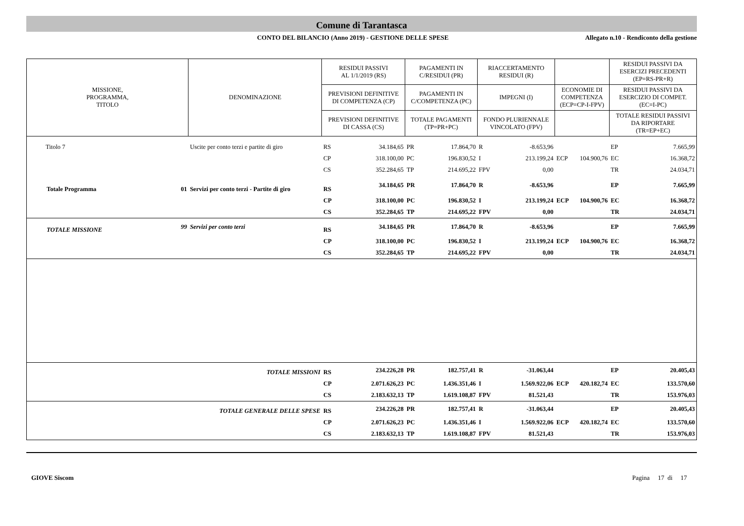Comune di Tarantasca
CONTO DEL BILANCIO (Anno 2019) - GESTIONE DELLE SPESE
Allegato n.10 - Rendiconto della gestione
| MISSIONE, PROGRAMMA, TITOLO | | DENOMINAZIONE | RESIDUI PASSIVI AL 1/1/2019 (RS) | | PAGAMENTI IN C/RESIDUI (PR) | | RIACCERTAMENTO RESIDUI (R) | | | | RESIDUI PASSIVI DA ESERCIZI PRECEDENTI (EP=RS-PR+R) | |
| --- | --- | --- | --- | --- | --- | --- | --- | --- | --- | --- | --- | --- |
| | | | PREVISIONI DEFINITIVE DI COMPETENZA (CP) | | PAGAMENTI IN C/COMPETENZA (PC) | | IMPEGNI (I) | | ECONOMIE DI COMPETENZA (ECP=CP-I-FPV) | | RESIDUI PASSIVI DA ESERCIZIO DI COMPET. (EC=I-PC) | |
| | | | PREVISIONI DEFINITIVE DI CASSA (CS) | | TOTALE PAGAMENTI (TP=PR+PC) | | FONDO PLURIENNALE VINCOLATO (FPV) | | | | TOTALE RESIDUI PASSIVI DA RIPORTARE (TR=EP+EC) | |
| Titolo 7 | | Uscite per conto terzi e partite di giro | RS | 34.184,65 | PR | 17.864,70 | R | -8.653,96 | | | EP | 7.665,99 |
| | | | CP | 318.100,00 | PC | 196.830,52 | I | 213.199,24 | ECP | 104.900,76 | EC | 16.368,72 |
| | | | CS | 352.284,65 | TP | 214.695,22 | FPV | 0,00 | | | TR | 24.034,71 |
| Totale Programma | 01 | Servizi per conto terzi - Partite di giro | RS | 34.184,65 | PR | 17.864,70 | R | -8.653,96 | | | EP | 7.665,99 |
| | | | CP | 318.100,00 | PC | 196.830,52 | I | 213.199,24 | ECP | 104.900,76 | EC | 16.368,72 |
| | | | CS | 352.284,65 | TP | 214.695,22 | FPV | 0,00 | | | TR | 24.034,71 |
| TOTALE MISSIONE | 99 | Servizi per conto terzi | RS | 34.184,65 | PR | 17.864,70 | R | -8.653,96 | | | EP | 7.665,99 |
| | | | CP | 318.100,00 | PC | 196.830,52 | I | 213.199,24 | ECP | 104.900,76 | EC | 16.368,72 |
| | | | CS | 352.284,65 | TP | 214.695,22 | FPV | 0,00 | | | TR | 24.034,71 |
| TOTALE MISSIONI | | | RS | 234.226,28 | PR | 182.757,41 | R | -31.063,44 | | | EP | 20.405,43 |
| | | | CP | 2.071.626,23 | PC | 1.436.351,46 | I | 1.569.922,06 | ECP | 420.182,74 | EC | 133.570,60 |
| | | | CS | 2.183.632,13 | TP | 1.619.108,87 | FPV | 81.521,43 | | | TR | 153.976,03 |
| TOTALE GENERALE DELLE SPESE | | | RS | 234.226,28 | PR | 182.757,41 | R | -31.063,44 | | | EP | 20.405,43 |
| | | | CP | 2.071.626,23 | PC | 1.436.351,46 | I | 1.569.922,06 | ECP | 420.182,74 | EC | 133.570,60 |
| | | | CS | 2.183.632,13 | TP | 1.619.108,87 | FPV | 81.521,43 | | | TR | 153.976,03 |
GIOVE Siscom Pagina 17 di 17